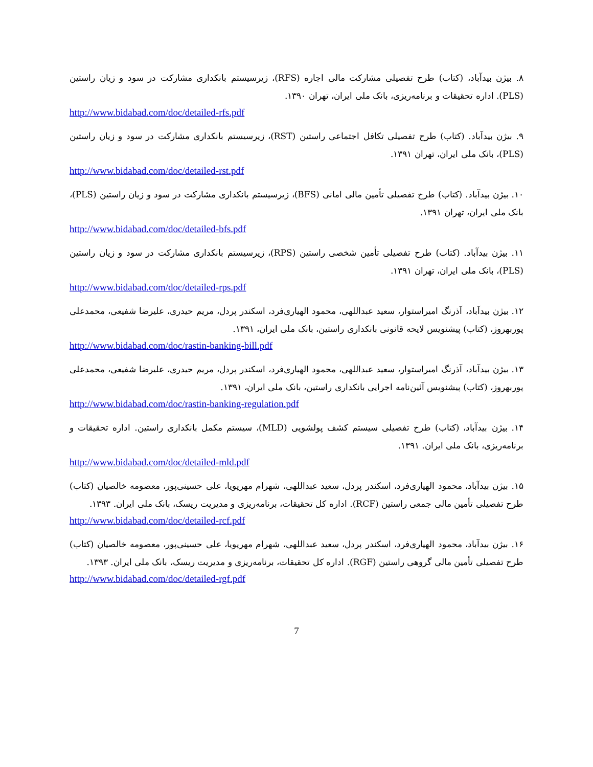۸. بیژن بیدآباد، (کتاب) طرح تفصیلی مشارکت مالی اجاره (RFS)، زیرسیستم بانکداری مشارکت در سود و زیان راستین (PLS). اداره تحقیقات و برنامه‌ریزی، بانک ملی ایران، تهران ۱۳۹۰.
http://www.bidabad.com/doc/detailed-rfs.pdf
۹. بیژن بیدآباد. (کتاب) طرح تفصیلی تکافل اجتماعی راستین (RST)، زیرسیستم بانکداری مشارکت در سود و زیان راستین (PLS)، بانک ملی ایران، تهران ۱۳۹۱.
http://www.bidabad.com/doc/detailed-rst.pdf
۱۰. بیژن بیدآباد. (کتاب) طرح تفصیلی تأمین مالی امانی (BFS)، زیرسیستم بانکداری مشارکت در سود و زیان راستین (PLS)، بانک ملی ایران، تهران ۱۳۹۱.
http://www.bidabad.com/doc/detailed-bfs.pdf
۱۱. بیژن بیدآباد. (کتاب) طرح تفصیلی تأمین شخصی راستین (RPS)، زیرسیستم بانکداری مشارکت در سود و زیان راستین (PLS)، بانک ملی ایران، تهران ۱۳۹۱.
http://www.bidabad.com/doc/detailed-rps.pdf
۱۲. بیژن بیدآباد، آذرنگ امیراستوار، سعید عبداللهی، محمود الهیاری‌فرد، اسکندر پردل، مریم حیدری، علیرضا شفیعی، محمدعلی پوربهروز، (کتاب) پیشنویس لایحه قانونی بانکداری راستین، بانک ملی ایران، ۱۳۹۱.
http://www.bidabad.com/doc/rastin-banking-bill.pdf
۱۳. بیژن بیدآباد، آذرنگ امیراستوار، سعید عبداللهی، محمود الهیاری‌فرد، اسکندر پردل، مریم حیدری، علیرضا شفیعی، محمدعلی پوربهروز، (کتاب) پیشنویس آئین‌نامه اجرایی بانکداری راستین، بانک ملی ایران، ۱۳۹۱.
http://www.bidabad.com/doc/rastin-banking-regulation.pdf
۱۴. بیژن بیدآباد، (کتاب) طرح تفصیلی سیستم کشف پولشویی (MLD)، سیستم مکمل بانکداری راستین. اداره تحقیقات و برنامه‌ریزی، بانک ملی ایران. ۱۳۹۱.
http://www.bidabad.com/doc/detailed-mld.pdf
۱۵. بیژن بیدآباد، محمود الهیاری‌فرد، اسکندر پردل، سعید عبداللهی، شهرام مهرپویا، علی حسینی‌پور، معصومه خالصیان (کتاب) طرح تفصیلی تأمین مالی جمعی راستین (RCF). اداره کل تحقیقات، برنامه‌ریزی و مدیریت ریسک، بانک ملی ایران. ۱۳۹۳.
http://www.bidabad.com/doc/detailed-rcf.pdf
۱۶. بیژن بیدآباد، محمود الهیاری‌فرد، اسکندر پردل، سعید عبداللهی، شهرام مهرپویا، علی حسینی‌پور، معصومه خالصیان (کتاب) طرح تفصیلی تأمین مالی گروهی راستین (RGF). اداره کل تحقیقات، برنامه‌ریزی و مدیریت ریسک، بانک ملی ایران. ۱۳۹۳.
http://www.bidabad.com/doc/detailed-rgf.pdf
7